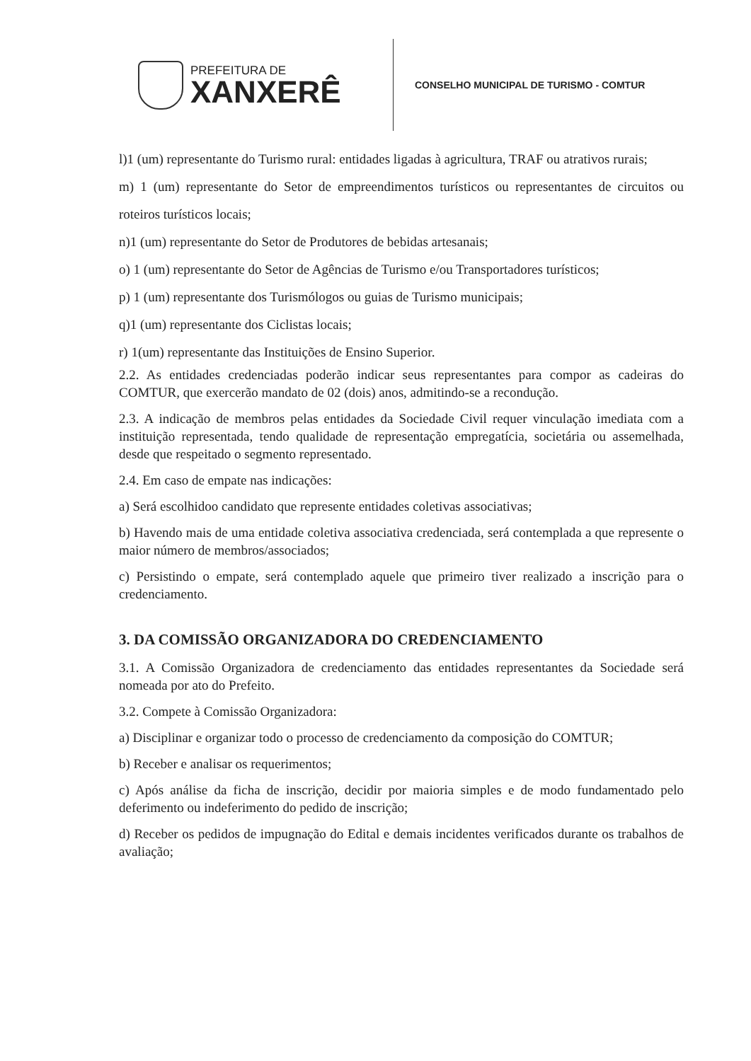PREFEITURA DE
XANXERÊ
CONSELHO MUNICIPAL DE TURISMO - COMTUR
l)1 (um) representante do Turismo rural: entidades ligadas à agricultura, TRAF ou atrativos rurais;
m) 1 (um) representante do Setor de empreendimentos turísticos ou representantes de circuitos ou roteiros turísticos locais;
n)1 (um) representante do Setor de Produtores de bebidas artesanais;
o) 1 (um) representante do Setor de Agências de Turismo e/ou Transportadores turísticos;
p) 1 (um) representante dos Turismólogos ou guias de Turismo municipais;
q)1 (um) representante dos Ciclistas locais;
r) 1(um) representante das Instituições de Ensino Superior.
2.2. As entidades credenciadas poderão indicar seus representantes para compor as cadeiras do COMTUR, que exercerão mandato de 02 (dois) anos, admitindo-se a recondução.
2.3. A indicação de membros pelas entidades da Sociedade Civil requer vinculação imediata com a instituição representada, tendo qualidade de representação empregatícia, societária ou assemelhada, desde que respeitado o segmento representado.
2.4. Em caso de empate nas indicações:
a) Será escolhidoo candidato que represente entidades coletivas associativas;
b) Havendo mais de uma entidade coletiva associativa credenciada, será contemplada a que represente o maior número de membros/associados;
c) Persistindo o empate, será contemplado aquele que primeiro tiver realizado a inscrição para o credenciamento.
3. DA COMISSÃO ORGANIZADORA DO CREDENCIAMENTO
3.1. A Comissão Organizadora de credenciamento das entidades representantes da Sociedade será nomeada por ato do Prefeito.
3.2. Compete à Comissão Organizadora:
a) Disciplinar e organizar todo o processo de credenciamento da composição do COMTUR;
b) Receber e analisar os requerimentos;
c) Após análise da ficha de inscrição, decidir por maioria simples e de modo fundamentado pelo deferimento ou indeferimento do pedido de inscrição;
d) Receber os pedidos de impugnação do Edital e demais incidentes verificados durante os trabalhos de avaliação;